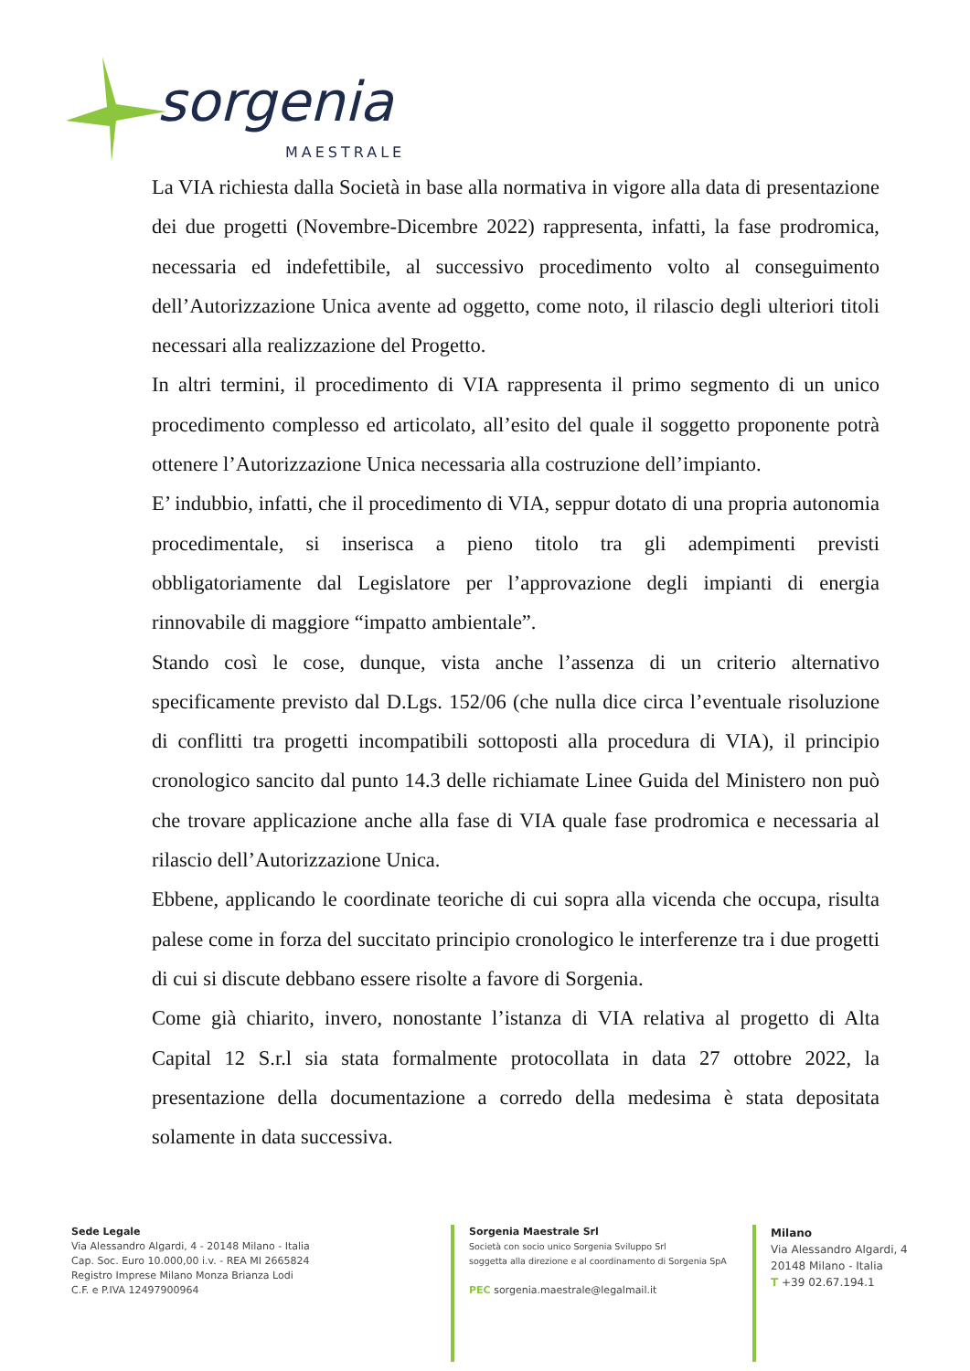sorgenia
MAESTRALE
La VIA richiesta dalla Società in base alla normativa in vigore alla data di presentazione dei due progetti (Novembre-Dicembre 2022) rappresenta, infatti, la fase prodromica, necessaria ed indefettibile, al successivo procedimento volto al conseguimento dell’Autorizzazione Unica avente ad oggetto, come noto, il rilascio degli ulteriori titoli necessari alla realizzazione del Progetto.
In altri termini, il procedimento di VIA rappresenta il primo segmento di un unico procedimento complesso ed articolato, all’esito del quale il soggetto proponente potrà ottenere l’Autorizzazione Unica necessaria alla costruzione dell’impianto.
E’ indubbio, infatti, che il procedimento di VIA, seppur dotato di una propria autonomia procedimentale, si inserisca a pieno titolo tra gli adempimenti previsti obbligatoriamente dal Legislatore per l’approvazione degli impianti di energia rinnovabile di maggiore “impatto ambientale”.
Stando così le cose, dunque, vista anche l’assenza di un criterio alternativo specificamente previsto dal D.Lgs. 152/06 (che nulla dice circa l’eventuale risoluzione di conflitti tra progetti incompatibili sottoposti alla procedura di VIA), il principio cronologico sancito dal punto 14.3 delle richiamate Linee Guida del Ministero non può che trovare applicazione anche alla fase di VIA quale fase prodromica e necessaria al rilascio dell’Autorizzazione Unica.
Ebbene, applicando le coordinate teoriche di cui sopra alla vicenda che occupa, risulta palese come in forza del succitato principio cronologico le interferenze tra i due progetti di cui si discute debbano essere risolte a favore di Sorgenia.
Come già chiarito, invero, nonostante l’istanza di VIA relativa al progetto di Alta Capital 12 S.r.l sia stata formalmente protocollata in data 27 ottobre 2022, la presentazione della documentazione a corredo della medesima è stata depositata solamente in data successiva.
Sede Legale
Via Alessandro Algardi, 4 - 20148 Milano - Italia
Cap. Soc. Euro 10.000,00 i.v. - REA MI 2665824
Registro Imprese Milano Monza Brianza Lodi
C.F. e P.IVA 12497900964
Sorgenia Maestrale Srl
Società con socio unico Sorgenia Sviluppo Srl
soggetta alla direzione e al coordinamento di Sorgenia SpA
PEC sorgenia.maestrale@legalmail.it
Milano
Via Alessandro Algardi, 4
20148 Milano - Italia
T +39 02.67.194.1